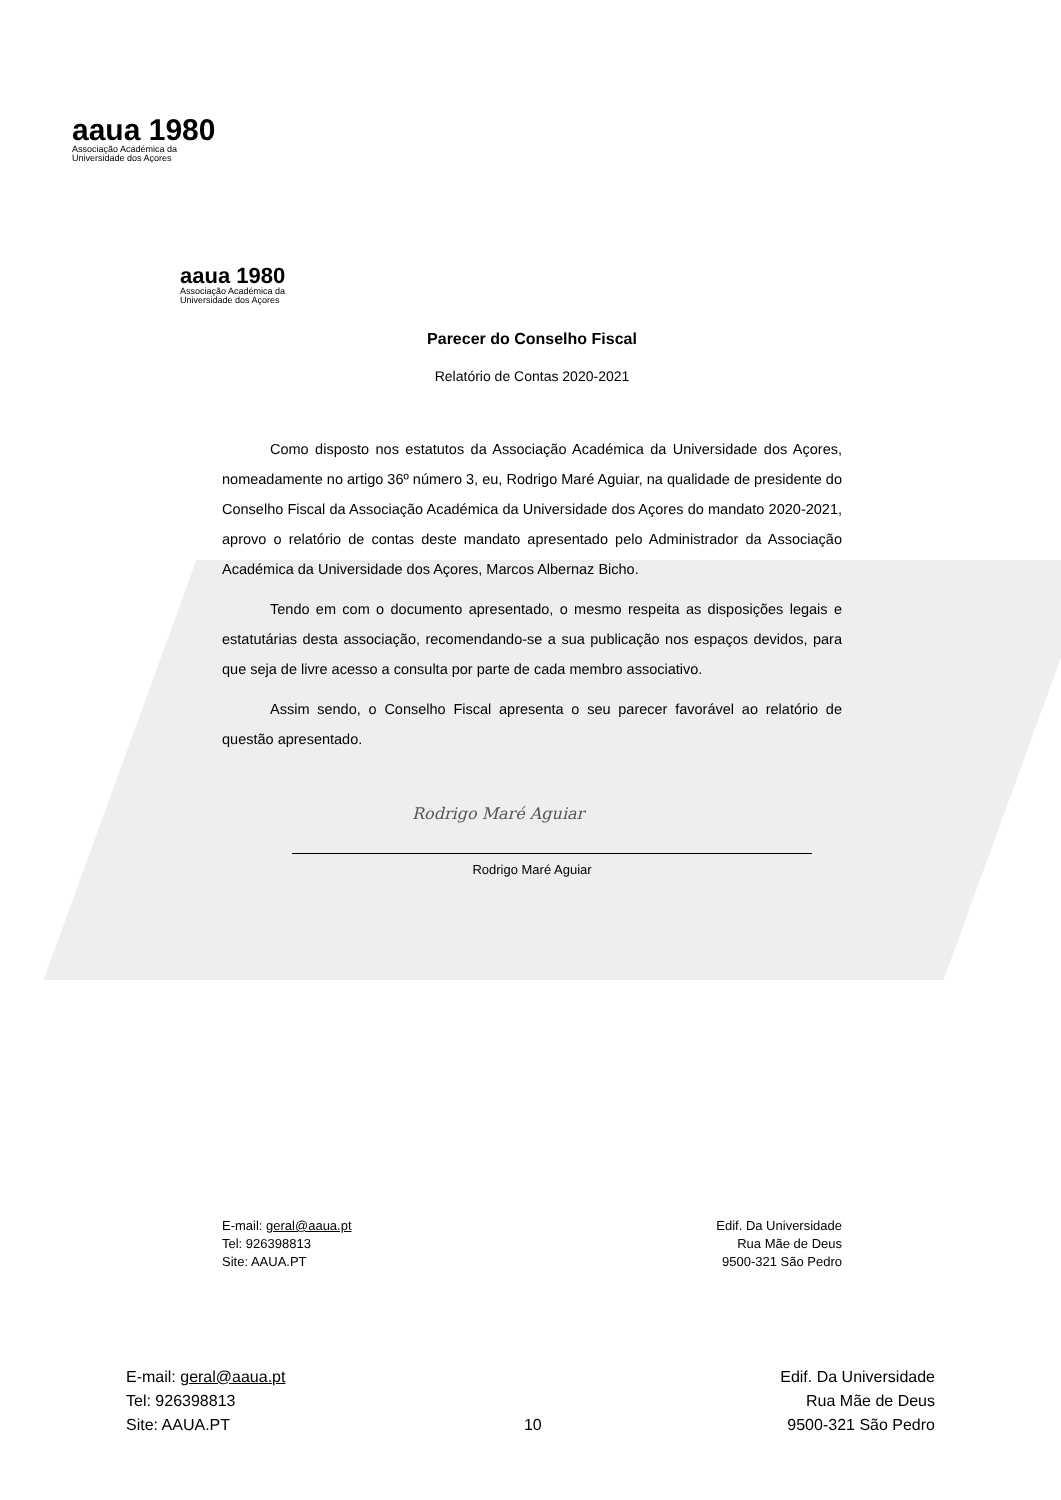aaua 1980
Associação Académica da
Universidade dos Açores
aaua 1980
Associação Académica da
Universidade dos Açores
Parecer do Conselho Fiscal
Relatório de Contas 2020-2021
Como disposto nos estatutos da Associação Académica da Universidade dos Açores, nomeadamente no artigo 36º número 3, eu, Rodrigo Maré Aguiar, na qualidade de presidente do Conselho Fiscal da Associação Académica da Universidade dos Açores do mandato 2020-2021, aprovo o relatório de contas deste mandato apresentado pelo Administrador da Associação Académica da Universidade dos Açores, Marcos Albernaz Bicho.
Tendo em com o documento apresentado, o mesmo respeita as disposições legais e estatutárias desta associação, recomendando-se a sua publicação nos espaços devidos, para que seja de livre acesso a consulta por parte de cada membro associativo.
Assim sendo, o Conselho Fiscal apresenta o seu parecer favorável ao relatório de questão apresentado.
Rodrigo Maré Aguiar
Rodrigo Maré Aguiar
E-mail: geral@aaua.pt
Tel: 926398813
Site: AAUA.PT
Edif. Da Universidade
Rua Mãe de Deus
9500-321 São Pedro
E-mail: geral@aaua.pt
Tel: 926398813
Site: AAUA.PT
10 Edif. Da Universidade
Rua Mãe de Deus
9500-321 São Pedro